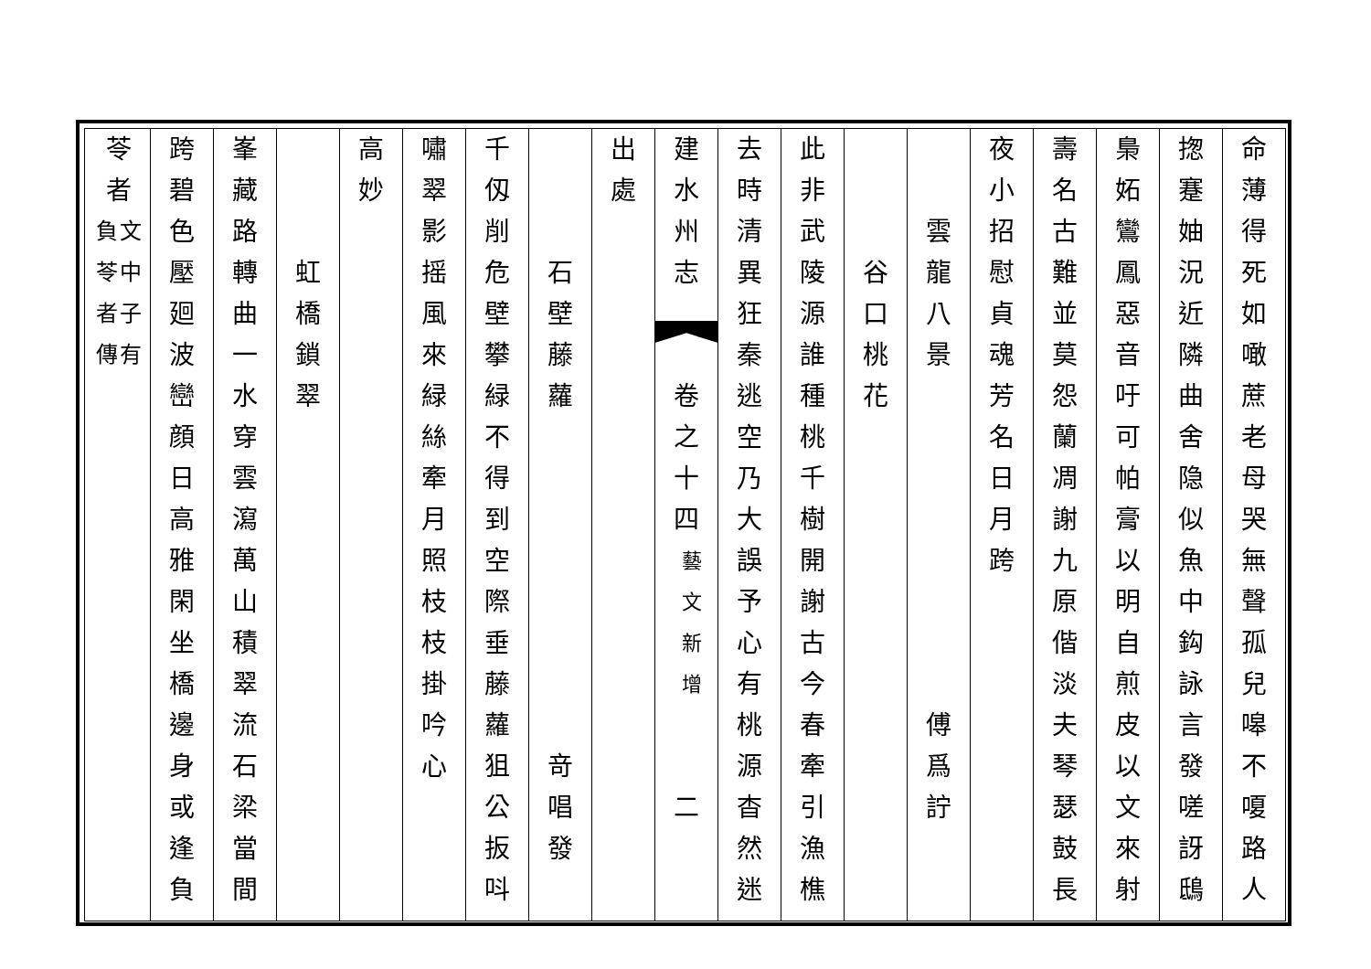命薄得死如噉蔗老母哭無聲孤兒嗥不嗄路人
揔蹇妯況近隣曲舍隐似魚中鈎詠言發嗟訝鴟
梟妬鸞鳳惡音吁可帕膏以明自煎皮以文來射
壽名古難並莫怨蘭凋謝九原偕淡夫琴瑟鼓長
夜小招慰貞魂芳名日月跨
雲龍八景
傅爲詝
谷口桃花
此非武陵源誰種桃千樹開謝古今春牽引漁樵
去時清異狂秦逃空乃大誤予心有桃源杳然迷
建水州志
卷之十四
藝文新增
二
出處
石壁藤蘿
竒唱發
千仭削危壁攀緑不得到空際垂藤蘿狙公扳呌
嘯翠影摇風來緑絲牽月照枝枝掛吟心
高妙
虹橋鎖翠
峯藏路轉曲一水穿雲瀉萬山積翠流石梁當間
跨碧色壓廻波巒顔日高雅閑坐橋邊身或逢負
苓者
文中子有
負苓者傳